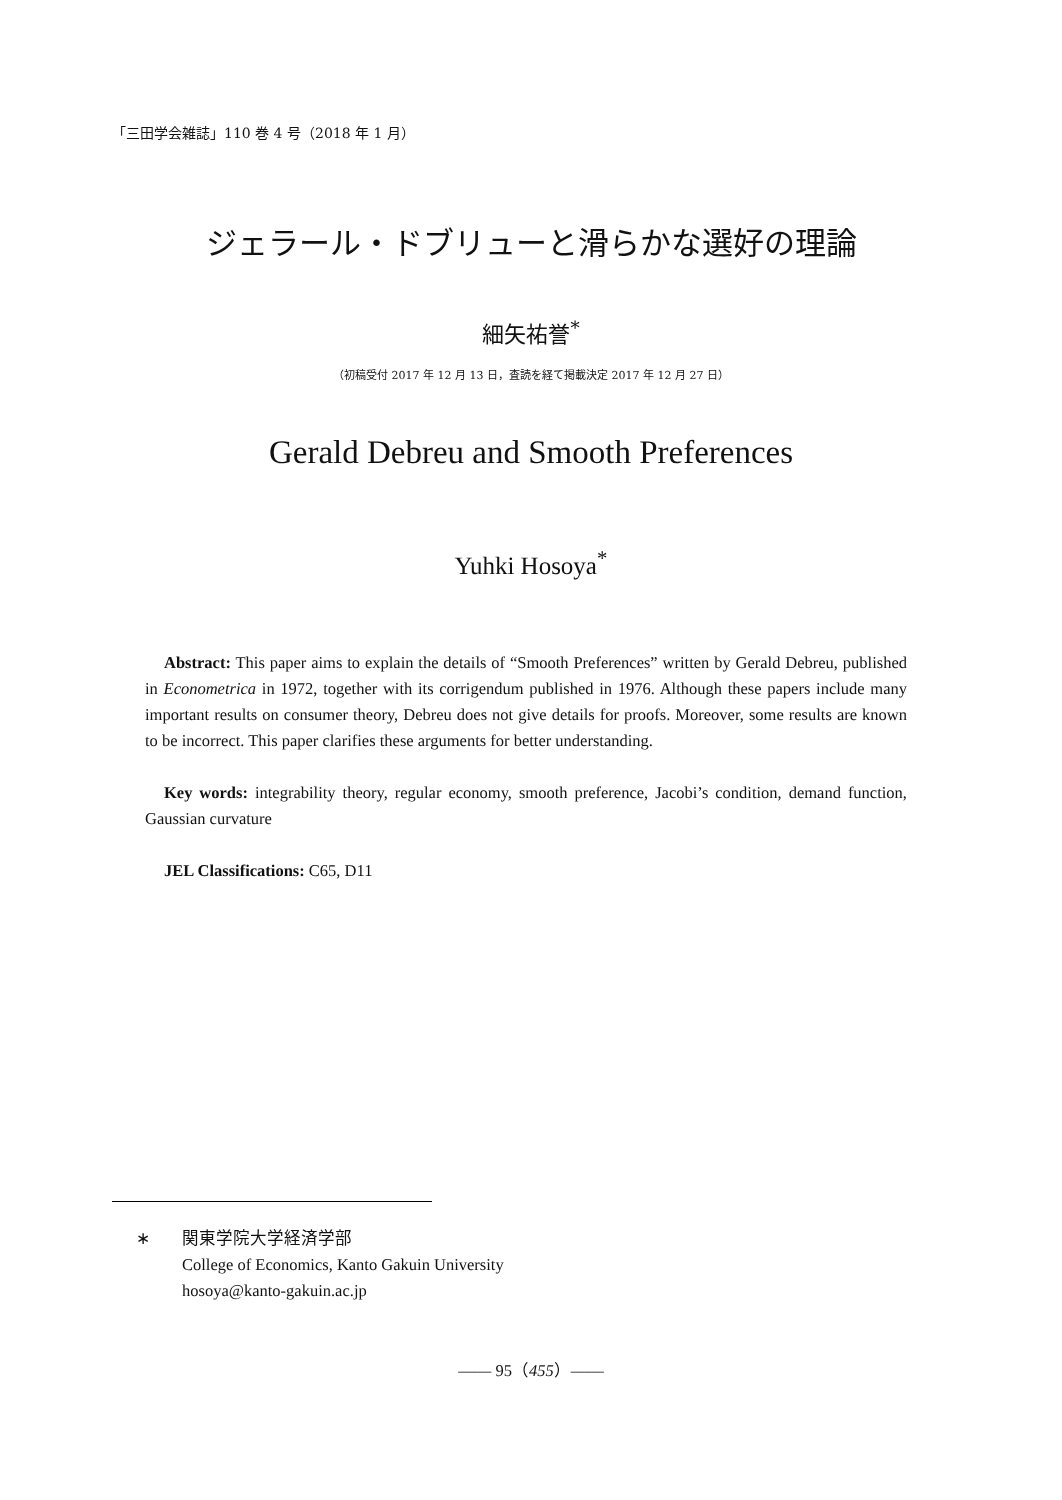「三田学会雑誌」110 巻 4 号（2018 年 1 月）
ジェラール・ドブリューと滑らかな選好の理論
細矢祐誉<sup>*</sup>
（初稿受付 2017 年 12 月 13 日，査読を経て掲載決定 2017 年 12 月 27 日）
Gerald Debreu and Smooth Preferences
Yuhki Hosoya<sup>*</sup>
Abstract: This paper aims to explain the details of “Smooth Preferences” written by Gerald Debreu, published in Econometrica in 1972, together with its corrigendum published in 1976. Although these papers include many important results on consumer theory, Debreu does not give details for proofs. Moreover, some results are known to be incorrect. This paper clarifies these arguments for better understanding.
Key words: integrability theory, regular economy, smooth preference, Jacobi’s condition, demand function, Gaussian curvature
JEL Classifications: C65, D11
∗ 関東学院大学経済学部
College of Economics, Kanto Gakuin University
hosoya@kanto-gakuin.ac.jp
—— 95（455）——